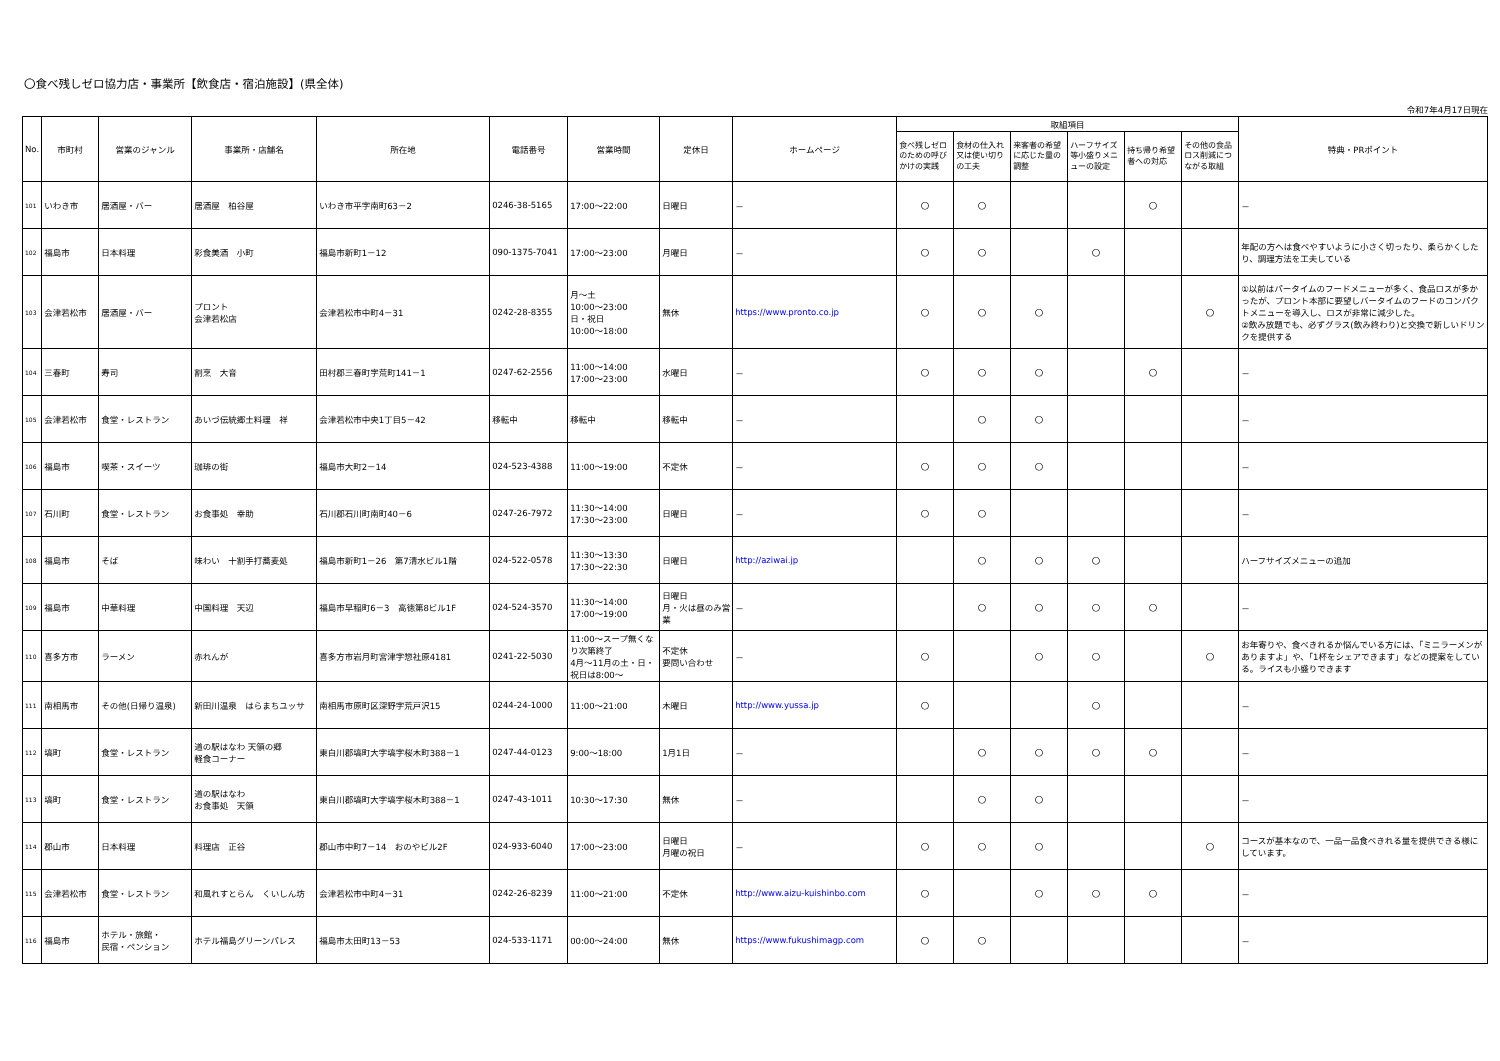〇食べ残しゼロ協力店・事業所【飲食店・宿泊施設】(県全体)
令和7年4月17日現在
| No. | 市町村 | 営業のジャンル | 事業所・店舗名 | 所在地 | 電話番号 | 営業時間 | 定休日 | ホームページ | 取組項目 | | | | | | 特典・PRポイント |
| --- | --- | --- | --- | --- | --- | --- | --- | --- | --- | --- | --- | --- | --- | --- | --- |
| | | | | | | | | | 食べ残しゼロのための呼びかけの実践 | 食材の仕入れ又は使い切りの工夫 | 来客者の希望に応じた量の調整 | ハーフサイズ等小盛りメニューの設定 | 持ち帰り希望者への対応 | その他の食品ロス削減につながる取組 | |
| 101 | いわき市 | 居酒屋・バー | 居酒屋 柏谷屋 | いわき市平字南町63－2 | 0246-38-5165 | 17:00～22:00 | 日曜日 | － | 〇 | 〇 | | | 〇 | | － |
| 102 | 福島市 | 日本料理 | 彩食美酒 小町 | 福島市新町1－12 | 090-1375-7041 | 17:00～23:00 | 月曜日 | － | 〇 | 〇 | | 〇 | | | 年配の方へは食べやすいように小さく切ったり、柔らかくしたり、調理方法を工夫している |
| 103 | 会津若松市 | 居酒屋・バー | プロント 会津若松店 | 会津若松市中町4－31 | 0242-28-8355 | 月～土 10:00～23:00 日・祝日 10:00～18:00 | 無休 | https://www.pronto.co.jp | 〇 | 〇 | 〇 | | | 〇 | ①以前はパータイムのフードメニューが多く、食品ロスが多かったが、プロント本部に要望しバータイムのフードのコンパクトメニューを導入し、ロスが非常に減少した。 ②飲み放題でも、必ずグラス(飲み終わり)と交換で新しいドリンクを提供する |
| 104 | 三春町 | 寿司 | 割烹 大音 | 田村郡三春町字荒町141－1 | 0247-62-2556 | 11:00～14:00 17:00～23:00 | 水曜日 | － | 〇 | 〇 | 〇 | | 〇 | | － |
| 105 | 会津若松市 | 食堂・レストラン | あいづ伝統郷土料理 祥 | 会津若松市中央1丁目5－42 | 移転中 | 移転中 | 移転中 | － | | 〇 | 〇 | | | | － |
| 106 | 福島市 | 喫茶・スイーツ | 珈琲の街 | 福島市大町2－14 | 024-523-4388 | 11:00～19:00 | 不定休 | － | 〇 | 〇 | 〇 | | | | － |
| 107 | 石川町 | 食堂・レストラン | お食事処 幸助 | 石川郡石川町南町40－6 | 0247-26-7972 | 11:30～14:00 17:30～23:00 | 日曜日 | － | 〇 | 〇 | | | | | － |
| 108 | 福島市 | そば | 味わい 十割手打蕎麦処 | 福島市新町1－26 第7清水ビル1階 | 024-522-0578 | 11:30～13:30 17:30～22:30 | 日曜日 | http://aziwai.jp | | 〇 | 〇 | 〇 | | | ハーフサイズメニューの追加 |
| 109 | 福島市 | 中華料理 | 中国料理 天辺 | 福島市早稲町6－3 高徳第8ビル1F | 024-524-3570 | 11:30～14:00 17:00～19:00 | 日曜日 月・火は昼のみ営業 | － | | 〇 | 〇 | 〇 | 〇 | | － |
| 110 | 喜多方市 | ラーメン | 赤れんが | 喜多方市岩月町宮津字惣社原4181 | 0241-22-5030 | 11:00～スープ無くなり次第終了 4月～11月の土・日・祝日は8:00～ | 不定休 要問い合わせ | － | 〇 | | 〇 | 〇 | | 〇 | お年寄りや、食べきれるか悩んでいる方には、「ミニラーメンがありますよ」や、「1杯をシェアできます」などの提案をしている。ライスも小盛りできます |
| 111 | 南相馬市 | その他(日帰り温泉) | 新田川温泉 はらまちユッサ | 南相馬市原町区深野字荒戸沢15 | 0244-24-1000 | 11:00～21:00 | 木曜日 | http://www.yussa.jp | 〇 | | | 〇 | | | － |
| 112 | 塙町 | 食堂・レストラン | 道の駅はなわ 天領の郷 軽食コーナー | 東白川郡塙町大字塙字桜木町388－1 | 0247-44-0123 | 9:00～18:00 | 1月1日 | － | | 〇 | 〇 | 〇 | 〇 | | － |
| 113 | 塙町 | 食堂・レストラン | 道の駅はなわ お食事処 天領 | 東白川郡塙町大字塙字桜木町388－1 | 0247-43-1011 | 10:30～17:30 | 無休 | － | | 〇 | 〇 | | | | － |
| 114 | 郡山市 | 日本料理 | 料理店 正谷 | 郡山市中町7－14 おのやビル2F | 024-933-6040 | 17:00～23:00 | 日曜日 月曜の祝日 | － | 〇 | 〇 | 〇 | | | 〇 | コースが基本なので、一品一品食べきれる量を提供できる様にしています。 |
| 115 | 会津若松市 | 食堂・レストラン | 和風れすとらん くいしん坊 | 会津若松市中町4－31 | 0242-26-8239 | 11:00～21:00 | 不定休 | http://www.aizu-kuishinbo.com | 〇 | | 〇 | 〇 | 〇 | | － |
| 116 | 福島市 | ホテル・旅館・ 民宿・ペンション | ホテル福島グリーンパレス | 福島市太田町13－53 | 024-533-1171 | 00:00～24:00 | 無休 | https://www.fukushimagp.com | 〇 | 〇 | | | | | － |